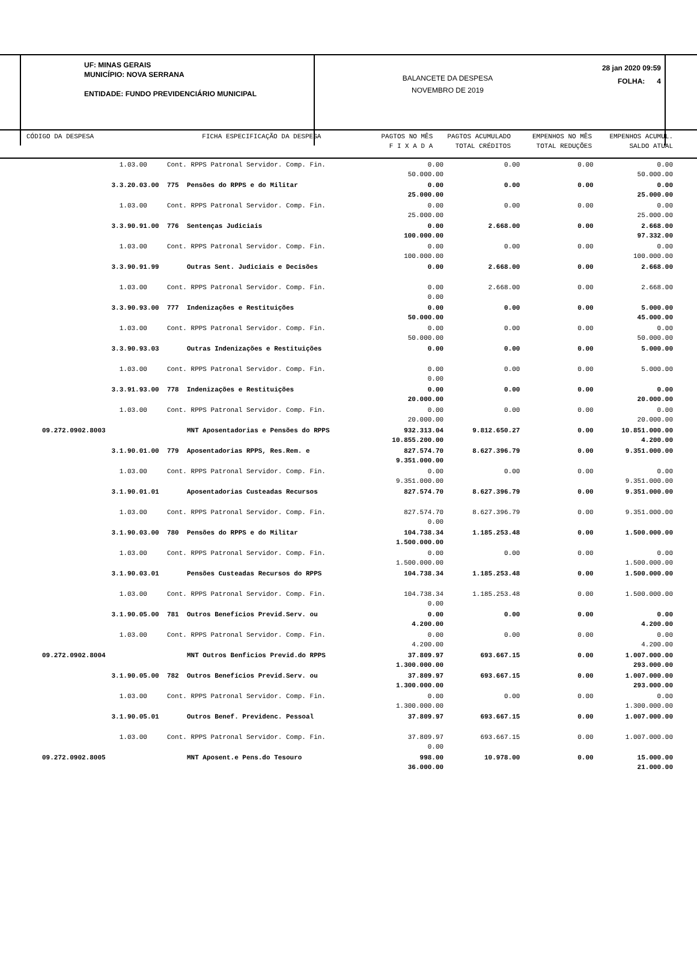UF: MINAS GERAIS
MUNICÍPIO: NOVA SERRANA
ENTIDADE: FUNDO PREVIDENCIÁRIO MUNICIPAL
BALANCETE DA DESPESA
NOVEMBRO DE 2019
28 jan 2020 09:59
FOLHA: 4
| CÓDIGO DA DESPESA | FICHA ESPECIFICAÇÃO DA DESPESA | PAGTOS NO MÊS F I X A D A | PAGTOS ACUMULADO TOTAL CRÉDITOS | EMPENHOS NO MÊS TOTAL REDUÇÕES | EMPENHOS ACUMUL. SALDO ATUAL |
| 1.03.00 | Cont. RPPS Patronal Servidor. Comp. Fin. | 0.00 50.000.00 | 0.00 | 0.00 | 0.00 50.000.00 |
| 3.3.20.03.00 | 775 Pensões do RPPS e do Militar | 0.00 25.000.00 | 0.00 | 0.00 | 0.00 25.000.00 |
| 1.03.00 | Cont. RPPS Patronal Servidor. Comp. Fin. | 0.00 25.000.00 | 0.00 | 0.00 | 0.00 25.000.00 |
| 3.3.90.91.00 | 776 Sentenças Judiciais | 0.00 100.000.00 | 2.668.00 | 0.00 | 2.668.00 97.332.00 |
| 1.03.00 | Cont. RPPS Patronal Servidor. Comp. Fin. | 0.00 100.000.00 | 0.00 | 0.00 | 0.00 100.000.00 |
| 3.3.90.91.99 | Outras Sent. Judiciais e Decisões | 0.00 | 2.668.00 | 0.00 | 2.668.00 |
| 1.03.00 | Cont. RPPS Patronal Servidor. Comp. Fin. | 0.00 0.00 | 2.668.00 | 0.00 | 2.668.00 |
| 3.3.90.93.00 | 777 Indenizações e Restituições | 0.00 50.000.00 | 0.00 | 0.00 | 5.000.00 45.000.00 |
| 1.03.00 | Cont. RPPS Patronal Servidor. Comp. Fin. | 0.00 50.000.00 | 0.00 | 0.00 | 0.00 50.000.00 |
| 3.3.90.93.03 | Outras Indenizações e Restituições | 0.00 | 0.00 | 0.00 | 5.000.00 |
| 1.03.00 | Cont. RPPS Patronal Servidor. Comp. Fin. | 0.00 0.00 | 0.00 | 0.00 | 5.000.00 |
| 3.3.91.93.00 | 778 Indenizações e Restituições | 0.00 20.000.00 | 0.00 | 0.00 | 0.00 20.000.00 |
| 1.03.00 | Cont. RPPS Patronal Servidor. Comp. Fin. | 0.00 20.000.00 | 0.00 | 0.00 | 0.00 20.000.00 |
| 09.272.0902.8003 | MNT Aposentadorias e Pensões do RPPS | 932.313.04 10.855.200.00 | 9.812.650.27 | 0.00 | 10.851.000.00 4.200.00 |
| 3.1.90.01.00 | 779 Aposentadorias RPPS, Res.Rem. e | 827.574.70 9.351.000.00 | 8.627.396.79 | 0.00 | 9.351.000.00 |
| 1.03.00 | Cont. RPPS Patronal Servidor. Comp. Fin. | 0.00 9.351.000.00 | 0.00 | 0.00 | 0.00 9.351.000.00 |
| 3.1.90.01.01 | Aposentadorias Custeadas Recursos | 827.574.70 | 8.627.396.79 | 0.00 | 9.351.000.00 |
| 1.03.00 | Cont. RPPS Patronal Servidor. Comp. Fin. | 827.574.70 0.00 | 8.627.396.79 | 0.00 | 9.351.000.00 |
| 3.1.90.03.00 | 780 Pensões do RPPS e do Militar | 104.738.34 1.500.000.00 | 1.185.253.48 | 0.00 | 1.500.000.00 |
| 1.03.00 | Cont. RPPS Patronal Servidor. Comp. Fin. | 0.00 1.500.000.00 | 0.00 | 0.00 | 0.00 1.500.000.00 |
| 3.1.90.03.01 | Pensões Custeadas Recursos do RPPS | 104.738.34 | 1.185.253.48 | 0.00 | 1.500.000.00 |
| 1.03.00 | Cont. RPPS Patronal Servidor. Comp. Fin. | 104.738.34 0.00 | 1.185.253.48 | 0.00 | 1.500.000.00 |
| 3.1.90.05.00 | 781 Outros Benefícios Previd.Serv. ou | 0.00 4.200.00 | 0.00 | 0.00 | 0.00 4.200.00 |
| 1.03.00 | Cont. RPPS Patronal Servidor. Comp. Fin. | 0.00 4.200.00 | 0.00 | 0.00 | 0.00 4.200.00 |
| 09.272.0902.8004 | MNT Outros Benficios Previd.do RPPS | 37.809.97 1.300.000.00 | 693.667.15 | 0.00 | 1.007.000.00 293.000.00 |
| 3.1.90.05.00 | 782 Outros Benefícios Previd.Serv. ou | 37.809.97 1.300.000.00 | 693.667.15 | 0.00 | 1.007.000.00 293.000.00 |
| 1.03.00 | Cont. RPPS Patronal Servidor. Comp. Fin. | 0.00 1.300.000.00 | 0.00 | 0.00 | 0.00 1.300.000.00 |
| 3.1.90.05.01 | Outros Benef. Previdenc. Pessoal | 37.809.97 | 693.667.15 | 0.00 | 1.007.000.00 |
| 1.03.00 | Cont. RPPS Patronal Servidor. Comp. Fin. | 37.809.97 0.00 | 693.667.15 | 0.00 | 1.007.000.00 |
| 09.272.0902.8005 | MNT Aposent.e Pens.do Tesouro | 998.00 36.000.00 | 10.978.00 | 0.00 | 15.000.00 21.000.00 |